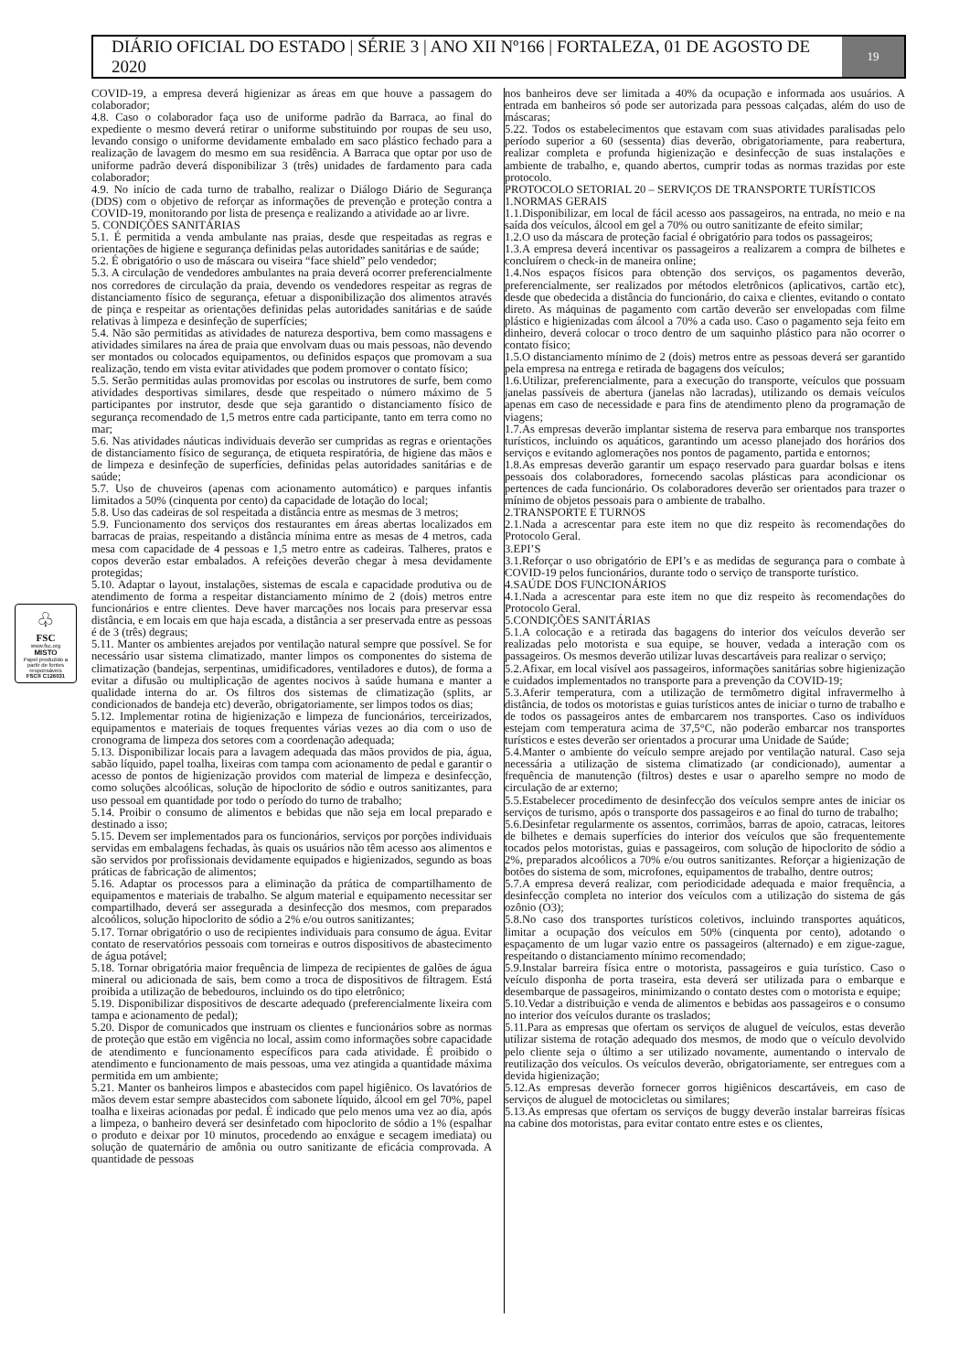DIÁRIO OFICIAL DO ESTADO | SÉRIE 3 | ANO XII Nº166 | FORTALEZA, 01 DE AGOSTO DE 2020
19
♧
FSC
www.fsc.org
MISTO
Papel produzido a partir de fontes responsáveis
FSC® C126031
COVID-19, a empresa deverá higienizar as áreas em que houve a passagem do colaborador;
4.8. Caso o colaborador faça uso de uniforme padrão da Barraca, ao final do expediente o mesmo deverá retirar o uniforme substituindo por roupas de seu uso, levando consigo o uniforme devidamente embalado em saco plástico fechado para a realização de lavagem do mesmo em sua residência. A Barraca que optar por uso de uniforme padrão deverá disponibilizar 3 (três) unidades de fardamento para cada colaborador;
4.9. No início de cada turno de trabalho, realizar o Diálogo Diário de Segurança (DDS) com o objetivo de reforçar as informações de prevenção e proteção contra a COVID-19, monitorando por lista de presença e realizando a atividade ao ar livre.
5. CONDIÇÕES SANITÁRIAS
5.1. É permitida a venda ambulante nas praias, desde que respeitadas as regras e orientações de higiene e segurança definidas pelas autoridades sanitárias e de saúde;
5.2. É obrigatório o uso de máscara ou viseira “face shield” pelo vendedor;
5.3. A circulação de vendedores ambulantes na praia deverá ocorrer preferencialmente nos corredores de circulação da praia, devendo os vendedores respeitar as regras de distanciamento físico de segurança, efetuar a disponibilização dos alimentos através de pinça e respeitar as orientações definidas pelas autoridades sanitárias e de saúde relativas à limpeza e desinfeção de superfícies;
5.4. Não são permitidas as atividades de natureza desportiva, bem como massagens e atividades similares na área de praia que envolvam duas ou mais pessoas, não devendo ser montados ou colocados equipamentos, ou definidos espaços que promovam a sua realização, tendo em vista evitar atividades que podem promover o contato físico;
5.5. Serão permitidas aulas promovidas por escolas ou instrutores de surfe, bem como atividades desportivas similares, desde que respeitado o número máximo de 5 participantes por instrutor, desde que seja garantido o distanciamento físico de segurança recomendado de 1,5 metros entre cada participante, tanto em terra como no mar;
5.6. Nas atividades náuticas individuais deverão ser cumpridas as regras e orientações de distanciamento físico de segurança, de etiqueta respiratória, de higiene das mãos e de limpeza e desinfeção de superfícies, definidas pelas autoridades sanitárias e de saúde;
5.7. Uso de chuveiros (apenas com acionamento automático) e parques infantis limitados a 50% (cinquenta por cento) da capacidade de lotação do local;
5.8. Uso das cadeiras de sol respeitada a distância entre as mesmas de 3 metros;
5.9. Funcionamento dos serviços dos restaurantes em áreas abertas localizados em barracas de praias, respeitando a distância mínima entre as mesas de 4 metros, cada mesa com capacidade de 4 pessoas e 1,5 metro entre as cadeiras. Talheres, pratos e copos deverão estar embalados. A refeições deverão chegar à mesa devidamente protegidas;
5.10. Adaptar o layout, instalações, sistemas de escala e capacidade produtiva ou de atendimento de forma a respeitar distanciamento mínimo de 2 (dois) metros entre funcionários e entre clientes. Deve haver marcações nos locais para preservar essa distância, e em locais em que haja escada, a distância a ser preservada entre as pessoas é de 3 (três) degraus;
5.11. Manter os ambientes arejados por ventilação natural sempre que possível. Se for necessário usar sistema climatizado, manter limpos os componentes do sistema de climatização (bandejas, serpentinas, umidificadores, ventiladores e dutos), de forma a evitar a difusão ou multiplicação de agentes nocivos à saúde humana e manter a qualidade interna do ar. Os filtros dos sistemas de climatização (splits, ar condicionados de bandeja etc) deverão, obrigatoriamente, ser limpos todos os dias;
5.12. Implementar rotina de higienização e limpeza de funcionários, terceirizados, equipamentos e materiais de toques frequentes várias vezes ao dia com o uso de cronograma de limpeza dos setores com a coordenação adequada;
5.13. Disponibilizar locais para a lavagem adequada das mãos providos de pia, água, sabão líquido, papel toalha, lixeiras com tampa com acionamento de pedal e garantir o acesso de pontos de higienização providos com material de limpeza e desinfecção, como soluções alcoólicas, solução de hipoclorito de sódio e outros sanitizantes, para uso pessoal em quantidade por todo o período do turno de trabalho;
5.14. Proibir o consumo de alimentos e bebidas que não seja em local preparado e destinado a isso;
5.15. Devem ser implementados para os funcionários, serviços por porções individuais servidas em embalagens fechadas, às quais os usuários não têm acesso aos alimentos e são servidos por profissionais devidamente equipados e higienizados, segundo as boas práticas de fabricação de alimentos;
5.16. Adaptar os processos para a eliminação da prática de compartilhamento de equipamentos e materiais de trabalho. Se algum material e equipamento necessitar ser compartilhado, deverá ser assegurada a desinfecção dos mesmos, com preparados alcoólicos, solução hipoclorito de sódio a 2% e/ou outros sanitizantes;
5.17. Tornar obrigatório o uso de recipientes individuais para consumo de água. Evitar contato de reservatórios pessoais com torneiras e outros dispositivos de abastecimento de água potável;
5.18. Tornar obrigatória maior frequência de limpeza de recipientes de galões de água mineral ou adicionada de sais, bem como a troca de dispositivos de filtragem. Está proibida a utilização de bebedouros, incluindo os do tipo eletrônico;
5.19. Disponibilizar dispositivos de descarte adequado (preferencialmente lixeira com tampa e acionamento de pedal);
5.20. Dispor de comunicados que instruam os clientes e funcionários sobre as normas de proteção que estão em vigência no local, assim como informações sobre capacidade de atendimento e funcionamento específicos para cada atividade. É proibido o atendimento e funcionamento de mais pessoas, uma vez atingida a quantidade máxima permitida em um ambiente;
5.21. Manter os banheiros limpos e abastecidos com papel higiênico. Os lavatórios de mãos devem estar sempre abastecidos com sabonete líquido, álcool em gel 70%, papel toalha e lixeiras acionadas por pedal. É indicado que pelo menos uma vez ao dia, após a limpeza, o banheiro deverá ser desinfetado com hipoclorito de sódio a 1% (espalhar o produto e deixar por 10 minutos, procedendo ao enxágue e secagem imediata) ou solução de quaternário de amônia ou outro sanitizante de eficácia comprovada. A quantidade de pessoas
nos banheiros deve ser limitada a 40% da ocupação e informada aos usuários. A entrada em banheiros só pode ser autorizada para pessoas calçadas, além do uso de máscaras;
5.22. Todos os estabelecimentos que estavam com suas atividades paralisadas pelo período superior a 60 (sessenta) dias deverão, obrigatoriamente, para reabertura, realizar completa e profunda higienização e desinfecção de suas instalações e ambiente de trabalho, e, quando abertos, cumprir todas as normas trazidas por este protocolo.
PROTOCOLO SETORIAL 20 – SERVIÇOS DE TRANSPORTE TURÍSTICOS
1.NORMAS GERAIS
1.1.Disponibilizar, em local de fácil acesso aos passageiros, na entrada, no meio e na saída dos veículos, álcool em gel a 70% ou outro sanitizante de efeito similar;
1.2.O uso da máscara de proteção facial é obrigatório para todos os passageiros;
1.3.A empresa deverá incentivar os passageiros a realizarem a compra de bilhetes e concluírem o check-in de maneira online;
1.4.Nos espaços físicos para obtenção dos serviços, os pagamentos deverão, preferencialmente, ser realizados por métodos eletrônicos (aplicativos, cartão etc), desde que obedecida a distância do funcionário, do caixa e clientes, evitando o contato direto. As máquinas de pagamento com cartão deverão ser envelopadas com filme plástico e higienizadas com álcool a 70% a cada uso. Caso o pagamento seja feito em dinheiro, deverá colocar o troco dentro de um saquinho plástico para não ocorrer o contato físico;
1.5.O distanciamento mínimo de 2 (dois) metros entre as pessoas deverá ser garantido pela empresa na entrega e retirada de bagagens dos veículos;
1.6.Utilizar, preferencialmente, para a execução do transporte, veículos que possuam janelas passíveis de abertura (janelas não lacradas), utilizando os demais veículos apenas em caso de necessidade e para fins de atendimento pleno da programação de viagens;
1.7.As empresas deverão implantar sistema de reserva para embarque nos transportes turísticos, incluindo os aquáticos, garantindo um acesso planejado dos horários dos serviços e evitando aglomerações nos pontos de pagamento, partida e entornos;
1.8.As empresas deverão garantir um espaço reservado para guardar bolsas e itens pessoais dos colaboradores, fornecendo sacolas plásticas para acondicionar os pertences de cada funcionário. Os colaboradores deverão ser orientados para trazer o mínimo de objetos pessoais para o ambiente de trabalho.
2.TRANSPORTE E TURNOS
2.1.Nada a acrescentar para este item no que diz respeito às recomendações do Protocolo Geral.
3.EPI’S
3.1.Reforçar o uso obrigatório de EPI’s e as medidas de segurança para o combate à COVID-19 pelos funcionários, durante todo o serviço de transporte turístico.
4.SAÚDE DOS FUNCIONÁRIOS
4.1.Nada a acrescentar para este item no que diz respeito às recomendações do Protocolo Geral.
5.CONDIÇÕES SANITÁRIAS
5.1.A colocação e a retirada das bagagens do interior dos veículos deverão ser realizadas pelo motorista e sua equipe, se houver, vedada a interação com os passageiros. Os mesmos deverão utilizar luvas descartáveis para realizar o serviço;
5.2.Afixar, em local visível aos passageiros, informações sanitárias sobre higienização e cuidados implementados no transporte para a prevenção da COVID-19;
5.3.Aferir temperatura, com a utilização de termômetro digital infravermelho à distância, de todos os motoristas e guias turísticos antes de iniciar o turno de trabalho e de todos os passageiros antes de embarcarem nos transportes. Caso os indivíduos estejam com temperatura acima de 37,5°C, não poderão embarcar nos transportes turísticos e estes deverão ser orientados a procurar uma Unidade de Saúde;
5.4.Manter o ambiente do veículo sempre arejado por ventilação natural. Caso seja necessária a utilização de sistema climatizado (ar condicionado), aumentar a frequência de manutenção (filtros) destes e usar o aparelho sempre no modo de circulação de ar externo;
5.5.Estabelecer procedimento de desinfecção dos veículos sempre antes de iniciar os serviços de turismo, após o transporte dos passageiros e ao final do turno de trabalho;
5.6.Desinfetar regularmente os assentos, corrimãos, barras de apoio, catracas, leitores de bilhetes e demais superfícies do interior dos veículos que são frequentemente tocados pelos motoristas, guias e passageiros, com solução de hipoclorito de sódio a 2%, preparados alcoólicos a 70% e/ou outros sanitizantes. Reforçar a higienização de botões do sistema de som, microfones, equipamentos de trabalho, dentre outros;
5.7.A empresa deverá realizar, com periodicidade adequada e maior frequência, a desinfecção completa no interior dos veículos com a utilização do sistema de gás ozônio (O3);
5.8.No caso dos transportes turísticos coletivos, incluindo transportes aquáticos, limitar a ocupação dos veículos em 50% (cinquenta por cento), adotando o espaçamento de um lugar vazio entre os passageiros (alternado) e em zigue-zague, respeitando o distanciamento mínimo recomendado;
5.9.Instalar barreira física entre o motorista, passageiros e guia turístico. Caso o veículo disponha de porta traseira, esta deverá ser utilizada para o embarque e desembarque de passageiros, minimizando o contato destes com o motorista e equipe;
5.10.Vedar a distribuição e venda de alimentos e bebidas aos passageiros e o consumo no interior dos veículos durante os traslados;
5.11.Para as empresas que ofertam os serviços de aluguel de veículos, estas deverão utilizar sistema de rotação adequado dos mesmos, de modo que o veículo devolvido pelo cliente seja o último a ser utilizado novamente, aumentando o intervalo de reutilização dos veículos. Os veículos deverão, obrigatoriamente, ser entregues com a devida higienização;
5.12.As empresas deverão fornecer gorros higiênicos descartáveis, em caso de serviços de aluguel de motocicletas ou similares;
5.13.As empresas que ofertam os serviços de buggy deverão instalar barreiras físicas na cabine dos motoristas, para evitar contato entre estes e os clientes,